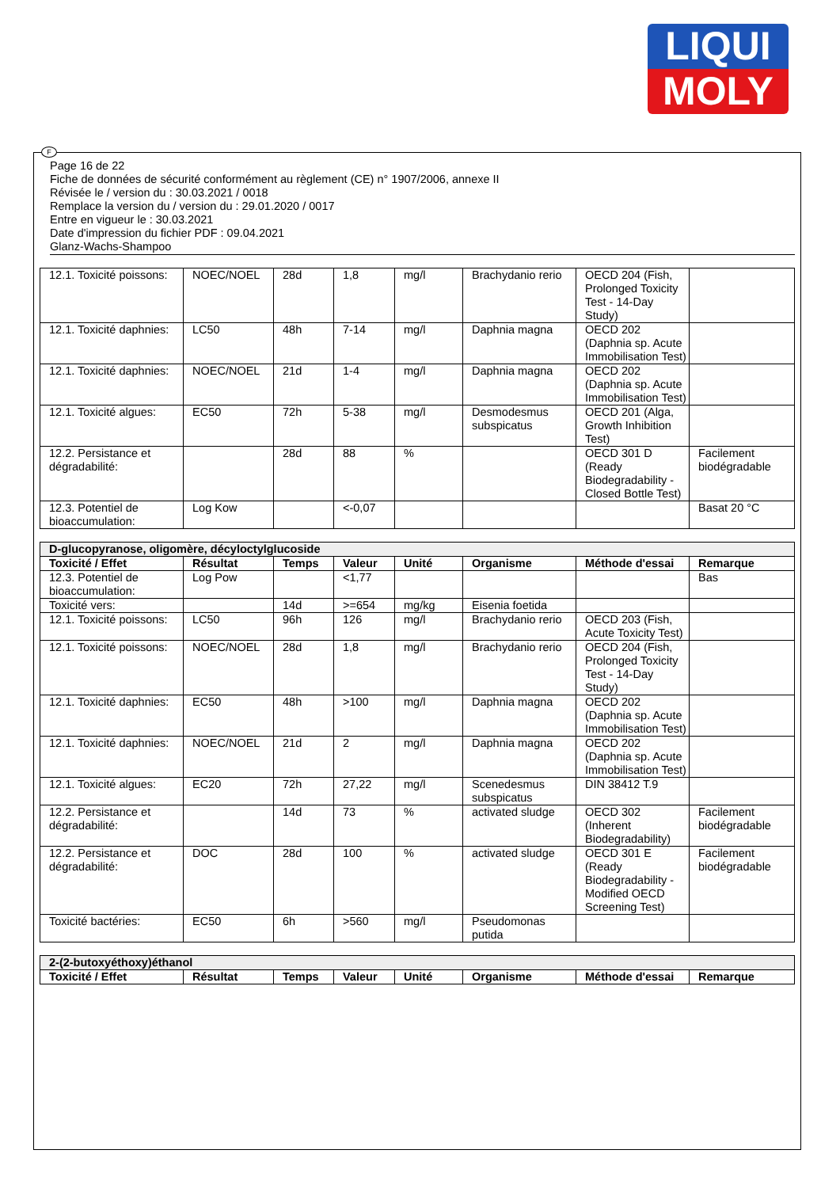LIQUI
MOLY
F
Page 16 de 22
Fiche de données de sécurité conformément au règlement (CE) n° 1907/2006, annexe II
Révisée le / version du : 30.03.2021 / 0018
Remplace la version du / version du : 29.01.2020 / 0017
Entre en vigueur le : 30.03.2021
Date d'impression du fichier PDF : 09.04.2021
Glanz-Wachs-Shampoo
| 12.1. Toxicité poissons: | NOEC/NOEL | 28d | 1,8 | mg/l | Brachydanio rerio | OECD 204 (Fish, Prolonged Toxicity Test - 14-Day Study) | |
| 12.1. Toxicité daphnies: | LC50 | 48h | 7-14 | mg/l | Daphnia magna | OECD 202 (Daphnia sp. Acute Immobilisation Test) | |
| 12.1. Toxicité daphnies: | NOEC/NOEL | 21d | 1-4 | mg/l | Daphnia magna | OECD 202 (Daphnia sp. Acute Immobilisation Test) | |
| 12.1. Toxicité algues: | EC50 | 72h | 5-38 | mg/l | Desmodesmus subspicatus | OECD 201 (Alga, Growth Inhibition Test) | |
| 12.2. Persistance et dégradabilité: | | 28d | 88 | % | | OECD 301 D (Ready Biodegradability - Closed Bottle Test) | Facilement biodégradable |
| 12.3. Potentiel de bioaccumulation: | Log Kow | | <-0,07 | | | | Basat 20 °C |
| D-glucopyranose, oligomère, décyloctylglucoside | | | | | | | |
| Toxicité / Effet | Résultat | Temps | Valeur | Unité | Organisme | Méthode d'essai | Remarque |
| 12.3. Potentiel de bioaccumulation: | Log Pow | | <1,77 | | | | Bas |
| Toxicité vers: | | 14d | >=654 | mg/kg | Eisenia foetida | | |
| 12.1. Toxicité poissons: | LC50 | 96h | 126 | mg/l | Brachydanio rerio | OECD 203 (Fish, Acute Toxicity Test) | |
| 12.1. Toxicité poissons: | NOEC/NOEL | 28d | 1,8 | mg/l | Brachydanio rerio | OECD 204 (Fish, Prolonged Toxicity Test - 14-Day Study) | |
| 12.1. Toxicité daphnies: | EC50 | 48h | >100 | mg/l | Daphnia magna | OECD 202 (Daphnia sp. Acute Immobilisation Test) | |
| 12.1. Toxicité daphnies: | NOEC/NOEL | 21d | 2 | mg/l | Daphnia magna | OECD 202 (Daphnia sp. Acute Immobilisation Test) | |
| 12.1. Toxicité algues: | EC20 | 72h | 27,22 | mg/l | Scenedesmus subspicatus | DIN 38412 T.9 | |
| 12.2. Persistance et dégradabilité: | | 14d | 73 | % | activated sludge | OECD 302 (Inherent Biodegradability) | Facilement biodégradable |
| 12.2. Persistance et dégradabilité: | DOC | 28d | 100 | % | activated sludge | OECD 301 E (Ready Biodegradability - Modified OECD Screening Test) | Facilement biodégradable |
| Toxicité bactéries: | EC50 | 6h | >560 | mg/l | Pseudomonas putida | | |
| 2-(2-butoxyéthoxy)éthanol | | | | | | | |
| Toxicité / Effet | Résultat | Temps | Valeur | Unité | Organisme | Méthode d'essai | Remarque |